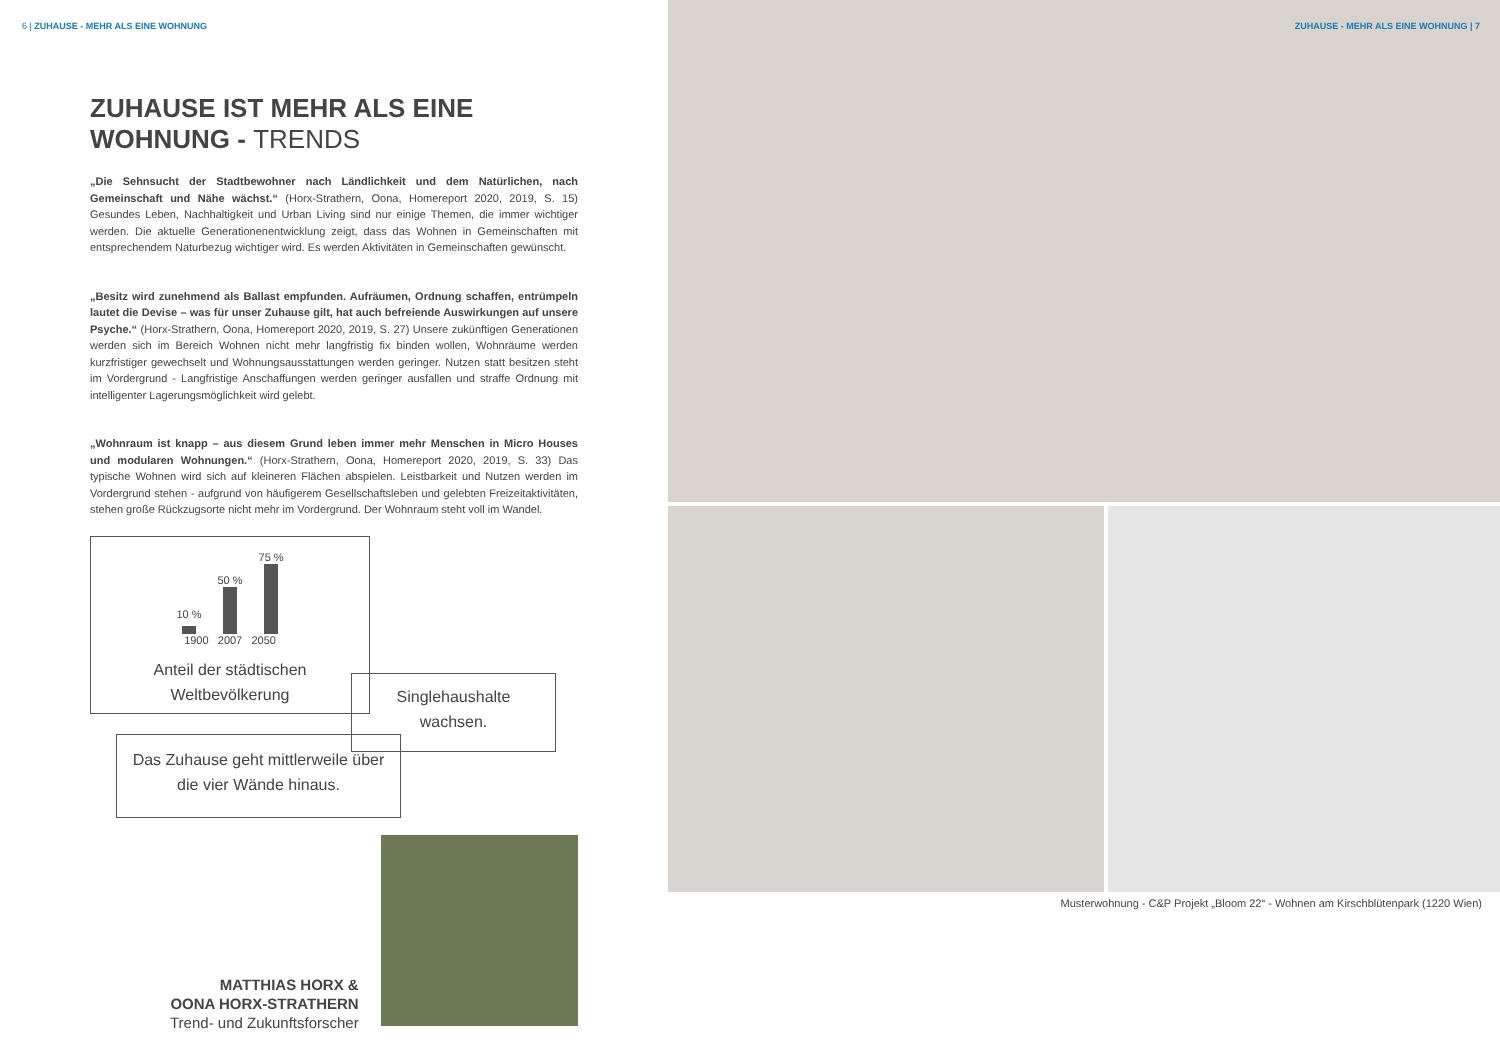6 | ZUHAUSE - MEHR ALS EINE WOHNUNG
ZUHAUSE IST MEHR ALS EINE WOHNUNG - TRENDS
„Die Sehnsucht der Stadtbewohner nach Ländlichkeit und dem Natürlichen, nach Gemeinschaft und Nähe wächst.“ (Horx-Strathern, Oona, Homereport 2020, 2019, S. 15) Gesundes Leben, Nachhaltigkeit und Urban Living sind nur einige Themen, die immer wichtiger werden. Die aktuelle Generationenentwicklung zeigt, dass das Wohnen in Gemeinschaften mit entsprechendem Naturbezug wichtiger wird. Es werden Aktivitäten in Gemeinschaften gewünscht.
„Besitz wird zunehmend als Ballast empfunden. Aufräumen, Ordnung schaffen, entrümpeln lautet die Devise – was für unser Zuhause gilt, hat auch befreiende Auswirkungen auf unsere Psyche.“ (Horx-Strathern, Oona, Homereport 2020, 2019, S. 27) Unsere zukünftigen Generationen werden sich im Bereich Wohnen nicht mehr langfristig fix binden wollen, Wohnräume werden kurzfristiger gewechselt und Wohnungsausstattungen werden geringer. Nutzen statt besitzen steht im Vordergrund - Langfristige Anschaffungen werden geringer ausfallen und straffe Ordnung mit intelligenter Lagerungsmöglichkeit wird gelebt.
„Wohnraum ist knapp – aus diesem Grund leben immer mehr Menschen in Micro Houses und modularen Wohnungen.“ (Horx-Strathern, Oona, Homereport 2020, 2019, S. 33) Das typische Wohnen wird sich auf kleineren Flächen abspielen. Leistbarkeit und Nutzen werden im Vordergrund stehen - aufgrund von häufigerem Gesellschaftsleben und gelebten Freizeitaktivitäten, stehen große Rückzugsorte nicht mehr im Vordergrund. Der Wohnraum steht voll im Wandel.
10 %
50 %
75 %
1900 2007 2050
Anteil der städtischen
Weltbevölkerung
Singlehaushalte
wachsen.
Das Zuhause geht mittlerweile über
die vier Wände hinaus.
MATTHIAS HORX &
OONA HORX-STRATHERN
Trend- und Zukunftsforscher
ZUHAUSE - MEHR ALS EINE WOHNUNG | 7
Musterwohnung - C&P Projekt „Bloom 22“ - Wohnen am Kirschblütenpark (1220 Wien)